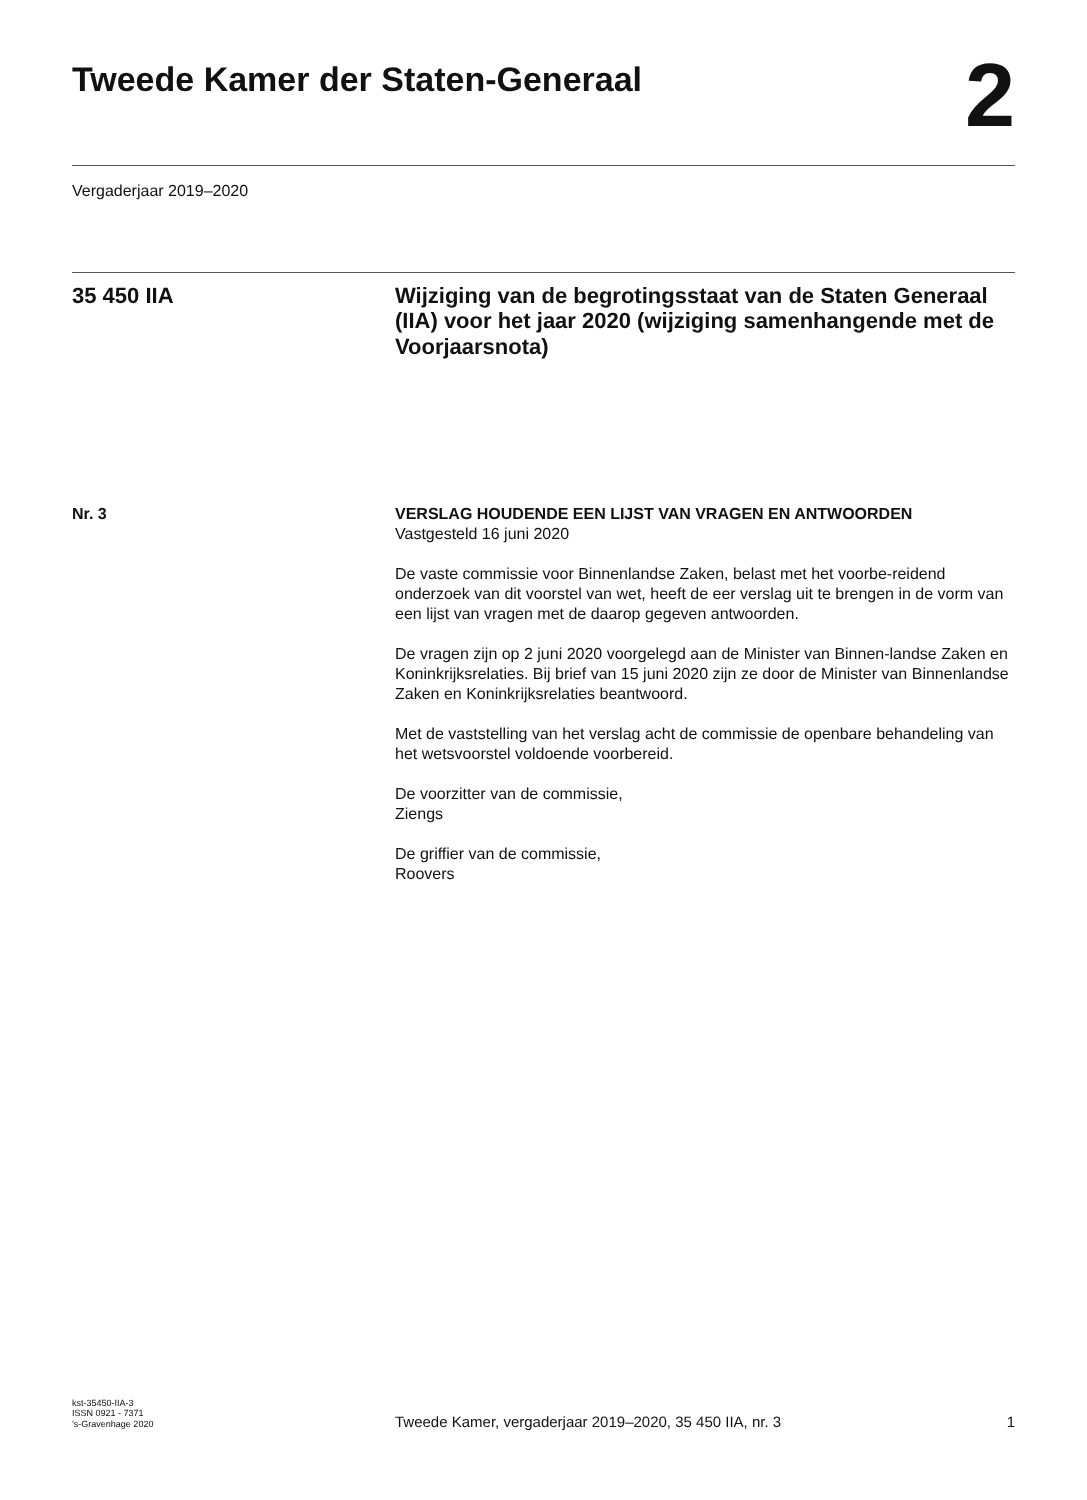Tweede Kamer der Staten-Generaal
2
Vergaderjaar 2019–2020
35 450 IIA Wijziging van de begrotingsstaat van de Staten Generaal (IIA) voor het jaar 2020 (wijziging samenhangende met de Voorjaarsnota)
Nr. 3 VERSLAG HOUDENDE EEN LIJST VAN VRAGEN EN ANTWOORDEN
Vastgesteld 16 juni 2020
De vaste commissie voor Binnenlandse Zaken, belast met het voorbe-reidend onderzoek van dit voorstel van wet, heeft de eer verslag uit te brengen in de vorm van een lijst van vragen met de daarop gegeven antwoorden.
De vragen zijn op 2 juni 2020 voorgelegd aan de Minister van Binnen-landse Zaken en Koninkrijksrelaties. Bij brief van 15 juni 2020 zijn ze door de Minister van Binnenlandse Zaken en Koninkrijksrelaties beantwoord.
Met de vaststelling van het verslag acht de commissie de openbare behandeling van het wetsvoorstel voldoende voorbereid.
De voorzitter van de commissie,
Ziengs
De griffier van de commissie,
Roovers
kst-35450-IIA-3
ISSN 0921 - 7371
’s-Gravenhage 2020
Tweede Kamer, vergaderjaar 2019–2020, 35 450 IIA, nr. 3
1